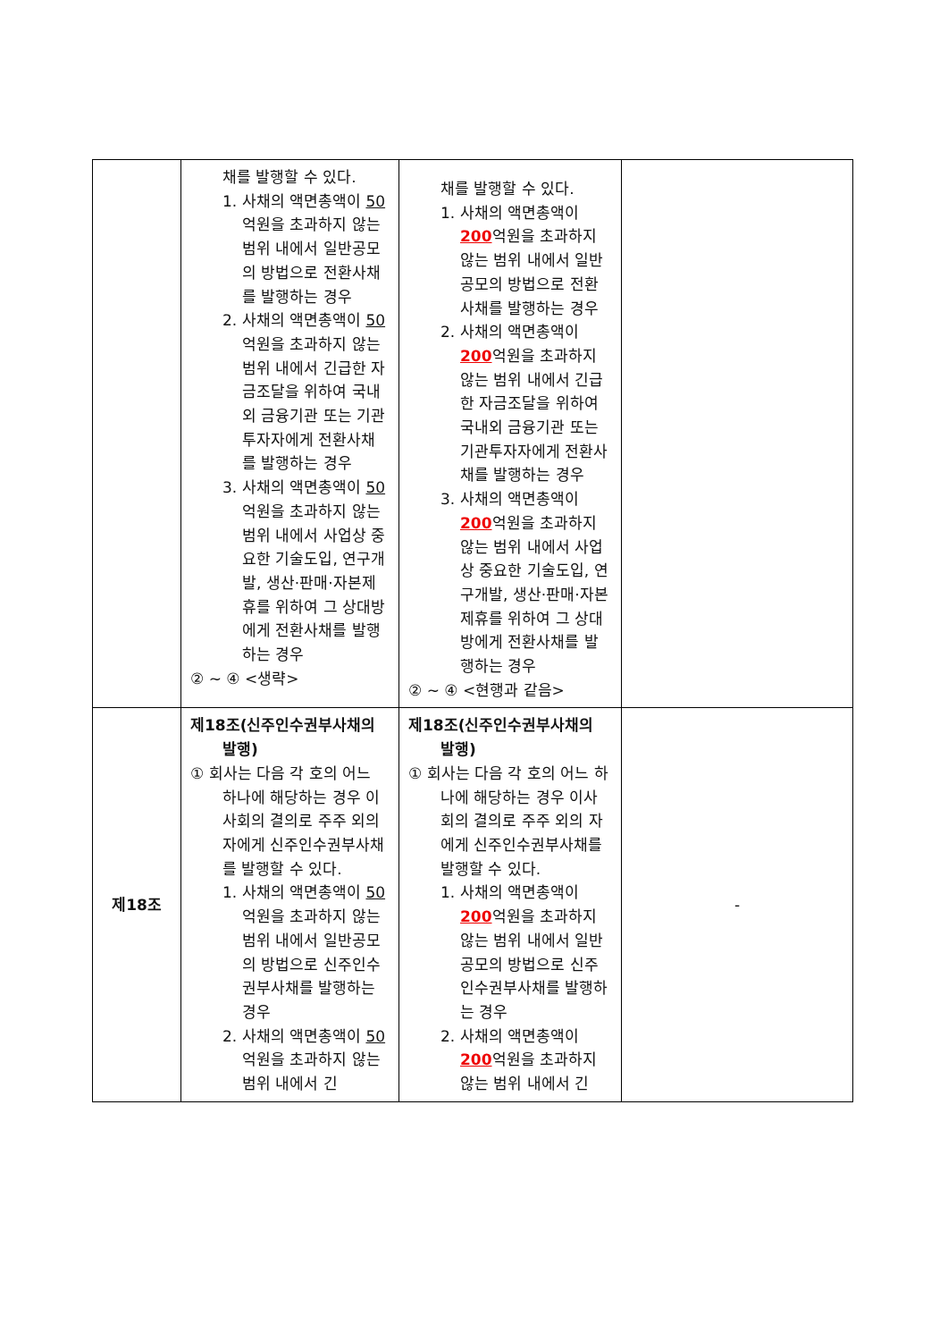| | 채를 발행할 수 있다. 1. 사채의 액면총액이 50 억원을 초과하지 않는 범위 내에서 일반공모의 방법으로 전환사채를 발행하는 경우 2. 사채의 액면총액이 50 억원을 초과하지 않는 범위 내에서 긴급한 자금조달을 위하여 국내외 금융기관 또는 기관투자자에게 전환사채를 발행하는 경우 3. 사채의 액면총액이 50 억원을 초과하지 않는 범위 내에서 사업상 중요한 기술도입, 연구개발, 생산·판매·자본제휴를 위하여 그 상대방에게 전환사채를 발행하는 경우 ② ~ ④ <생략> | 채를 발행할 수 있다. 1. 사채의 액면총액이 200 억원을 초과하지 않는 범위 내에서 일반공모의 방법으로 전환사채를 발행하는 경우 2. 사채의 액면총액이 200 억원을 초과하지 않는 범위 내에서 긴급한 자금조달을 위하여 국내외 금융기관 또는 기관투자자에게 전환사채를 발행하는 경우 3. 사채의 액면총액이 200 억원을 초과하지 않는 범위 내에서 사업상 중요한 기술도입, 연구개발, 생산·판매·자본제휴를 위하여 그 상대방에게 전환사채를 발행하는 경우 ② ~ ④ <현행과 같음> | |
| 제18조 | 제18조(신주인수권부사채의 발행) ① 회사는 다음 각 호의 어느 하나에 해당하는 경우 이사회의 결의로 주주 외의 자에게 신주인수권부사채를 발행할 수 있다. 1. 사채의 액면총액이 50 억원을 초과하지 않는 범위 내에서 일반공모의 방법으로 신주인수권부사채를 발행하는 경우 2. 사채의 액면총액이 50 억원을 초과하지 않는 범위 내에서 긴 | 제18조(신주인수권부사채의 발행) ① 회사는 다음 각 호의 어느 하나에 해당하는 경우 이사회의 결의로 주주 외의 자에게 신주인수권부사채를 발행할 수 있다. 1. 사채의 액면총액이 200 억원을 초과하지 않는 범위 내에서 일반공모의 방법으로 신주인수권부사채를 발행하는 경우 2. 사채의 액면총액이 200 억원을 초과하지 않는 범위 내에서 긴 | - |